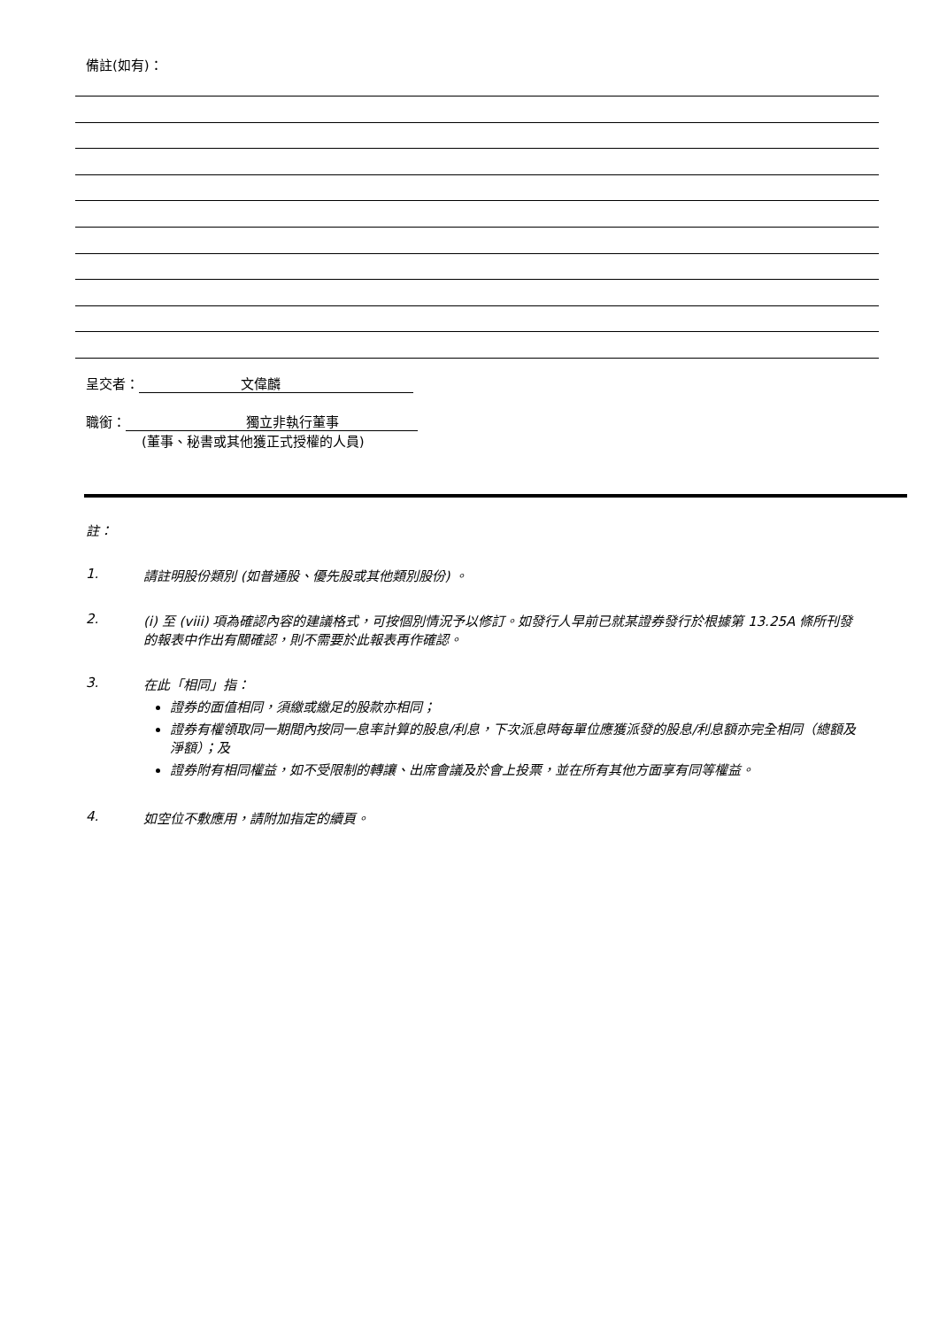備註(如有)：
呈交者： 文偉麟
職銜： 獨立非執行董事
(董事、秘書或其他獲正式授權的人員)
註：
1. 請註明股份類別 (如普通股、優先股或其他類別股份) 。
2. (i) 至 (viii) 項為確認內容的建議格式，可按個別情況予以修訂。如發行人早前已就某證券發行於根據第 13.25A 條所刊發的報表中作出有關確認，則不需要於此報表再作確認。
3. 在此「相同」指：
證券的面值相同，須繳或繳足的股款亦相同；
證券有權領取同一期間內按同一息率計算的股息/利息，下次派息時每單位應獲派發的股息/利息額亦完全相同（總額及淨額）；及
證券附有相同權益，如不受限制的轉讓、出席會議及於會上投票，並在所有其他方面享有同等權益。
4. 如空位不敷應用，請附加指定的續頁。